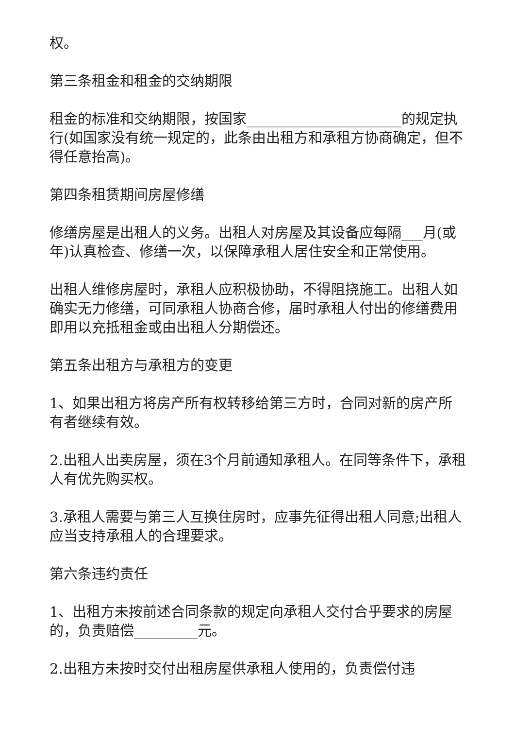权。
第三条租金和租金的交纳期限
租金的标准和交纳期限，按国家______________________的规定执行(如国家没有统一规定的，此条由出租方和承租方协商确定，但不得任意抬高)。
第四条租赁期间房屋修缮
修缮房屋是出租人的义务。出租人对房屋及其设备应每隔___月(或年)认真检查、修缮一次，以保障承租人居住安全和正常使用。
出租人维修房屋时，承租人应积极协助，不得阻挠施工。出租人如确实无力修缮，可同承租人协商合修，届时承租人付出的修缮费用即用以充抵租金或由出租人分期偿还。
第五条出租方与承租方的变更
1、如果出租方将房产所有权转移给第三方时，合同对新的房产所有者继续有效。
2.出租人出卖房屋，须在3个月前通知承租人。在同等条件下，承租人有优先购买权。
3.承租人需要与第三人互换住房时，应事先征得出租人同意;出租人应当支持承租人的合理要求。
第六条违约责任
1、出租方未按前述合同条款的规定向承租人交付合乎要求的房屋的，负责赔偿_________元。
2.出租方未按时交付出租房屋供承租人使用的，负责偿付违